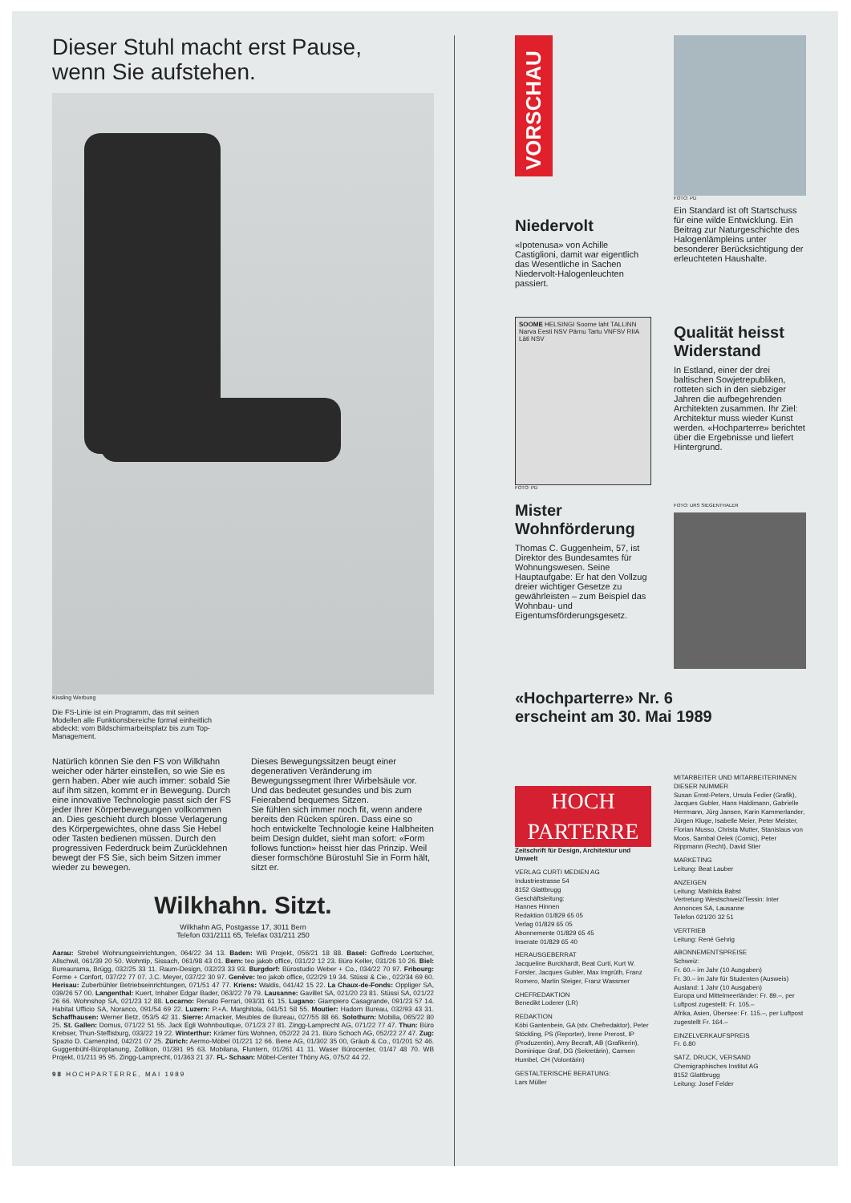Dieser Stuhl macht erst Pause,
wenn Sie aufstehen.
Kissling Werbung
Die FS-Linie ist ein Programm, das mit seinen Modellen alle Funktionsbereiche formal einheitlich abdeckt: vom Bildschirmarbeitsplatz bis zum Top-Management.
Natürlich können Sie den FS von Wilkhahn weicher oder härter einstellen, so wie Sie es gern haben. Aber wie auch immer: sobald Sie auf ihm sitzen, kommt er in Bewegung. Durch eine innovative Technologie passt sich der FS jeder Ihrer Körperbewegungen vollkommen an. Dies geschieht durch blosse Verlagerung des Körpergewichtes, ohne dass Sie Hebel oder Tasten bedienen müssen. Durch den progressiven Federdruck beim Zurücklehnen bewegt der FS Sie, sich beim Sitzen immer wieder zu bewegen.
Dieses Bewegungssitzen beugt einer degenerativen Veränderung im Bewegungssegment Ihrer Wirbelsäule vor. Und das bedeutet gesundes und bis zum Feierabend bequemes Sitzen.
Sie fühlen sich immer noch fit, wenn andere bereits den Rücken spüren. Dass eine so hoch entwickelte Technologie keine Halbheiten beim Design duldet, sieht man sofort: «Form follows function» heisst hier das Prinzip. Weil dieser formschöne Bürostuhl Sie in Form hält, sitzt er.
Wilkhahn. Sitzt.
Wilkhahn AG, Postgasse 17, 3011 Bern
Telefon 031/2111 65, Telefax 031/211 250
Aarau: Strebel Wohnungseinrichtungen, 064/22 34 13. Baden: WB Projekt, 056/21 18 88. Basel: Goffredo Loertscher, Allschwil, 061/39 20 50. Wohntip, Sissach, 061/98 43 01. Bern: teo jakob office, 031/22 12 23. Büro Keller, 031/26 10 26. Biel: Bureaurama, Brügg, 032/25 33 11. Raum-Design, 032/23 33 93. Burgdorf: Bürostudio Weber + Co., 034/22 70 97. Fribourg: Forme + Confort, 037/22 77 07. J.C. Meyer, 037/22 30 97. Genève: teo jakob office, 022/29 19 34. Stüssi & Cie., 022/34 69 60. Herisau: Zuberbühler Betriebseinrichtungen, 071/51 47 77. Kriens: Waldis, 041/42 15 22. La Chaux-de-Fonds: Oppliger SA, 039/26 57 00. Langenthal: Kuert, Inhaber Edgar Bader, 063/22 79 79. Lausanne: Gavillet SA, 021/20 23 81. Stüssi SA, 021/22 26 66. Wohnshop SA, 021/23 12 88. Locarno: Renato Ferrari, 093/31 61 15. Lugano: Giampiero Casagrande, 091/23 57 14. Habitat Ufficio SA, Noranco, 091/54 69 22. Luzern: P.+A. Marghitola, 041/51 58 55. Moutier: Hadorn Bureau, 032/93 43 31. Schaffhausen: Werner Betz, 053/5 42 31. Sierre: Amacker, Meubles de Bureau, 027/55 88 66. Solothurn: Mobilia, 065/22 80 25. St. Gallen: Domus, 071/22 51 55. Jack Egli Wohnboutique, 071/23 27 81. Zingg-Lamprecht AG, 071/22 77 47. Thun: Büro Krebser, Thun-Steffisburg, 033/22 19 22. Winterthur: Krämer fürs Wohnen, 052/22 24 21. Büro Schoch AG, 052/22 27 47. Zug: Spazio D. Camenzind, 042/21 07 25. Zürich: Aermo-Möbel 01/221 12 66. Bene AG, 01/302 35 00, Gräub & Co., 01/201 52 46. Guggenbühl-Büroplanung, Zollikon, 01/391 95 63. Mobilana, Fluntern, 01/261 41 11. Waser Bürocenter, 01/47 48 70. WB Projekt, 01/211 95 95. Zingg-Lamprecht, 01/363 21 37. FL- Schaan: Möbel-Center Thöny AG, 075/2 44 22.
98 HOCHPARTERRE, MAI 1989
VORSCHAU
Niedervolt
«Ipotenusa» von Achille Castiglioni, damit war eigentlich das Wesentliche in Sachen Niedervolt-Halogenleuchten passiert.
FOTO: PD
Ein Standard ist oft Startschuss für eine wilde Entwicklung. Ein Beitrag zur Naturgeschichte des Halogenlämpleins unter besonderer Berücksichtigung der erleuchteten Haushalte.
SOOME HELSINGI Soome laht TALLINN Narva Eesti NSV Pärnu Tartu VNFSV RIIA Läti NSV
FOTO: PD
Qualität heisst Widerstand
In Estland, einer der drei baltischen Sowjetrepubliken, rotteten sich in den siebziger Jahren die aufbegehrenden Architekten zusammen. Ihr Ziel: Architektur muss wieder Kunst werden. «Hochparterre» berichtet über die Ergebnisse und liefert Hintergrund.
Mister Wohnförderung
Thomas C. Guggenheim, 57, ist Direktor des Bundesamtes für Wohnungswesen. Seine Hauptaufgabe: Er hat den Vollzug dreier wichtiger Gesetze zu gewährleisten – zum Beispiel das Wohnbau- und Eigentumsförderungsgesetz.
FOTO: URS SIEGENTHALER
«Hochparterre» Nr. 6
erscheint am 30. Mai 1989
HOCH
PARTERRE
Zeitschrift für Design, Architektur und Umwelt
VERLAG CURTI MEDIEN AG
Industriestrasse 54
8152 Glattbrugg
Geschäftsleitung:
Hannes Hinnen
Redaktion 01/829 65 05
Verlag 01/829 65 05
Abonnemente 01/829 65 45
Inserate 01/829 65 40
HERAUSGEBERRAT
Jacqueline Burckhardt, Beat Curti, Kurt W. Forster, Jacques Gubler, Max Imgrüth, Franz Romero, Martin Steiger, Franz Wassmer
CHEFREDAKTION
Benedikt Loderer (LR)
REDAKTION
Köbi Gantenbein, GA (stv. Chefredaktor), Peter Stöckling, PS (Reporter), Irene Prerost, IP (Produzentin), Amy Becraft, AB (Grafikerin), Dominique Graf, DG (Sekretärin), Carmen Humbel, CH (Volontärin)
GESTALTERISCHE BERATUNG:
Lars Müller
MITARBEITER UND MITARBEITERINNEN DIESER NUMMER
Susan Ernst-Peters, Ursula Fedier (Grafik), Jacques Gubler, Hans Haldimann, Gabrielle Herrmann, Jürg Jansen, Karin Kammerlander, Jürgen Kluge, Isabelle Meier, Peter Meister, Florian Musso, Christa Mutter, Stanislaus von Moos, Sambal Oelek (Comic), Peter Rippmann (Recht), David Stier
MARKETING
Leitung: Beat Lauber
ANZEIGEN
Leitung: Mathilda Babst
Vertretung Westschweiz/Tessin: Inter Annonces SA, Lausanne
Telefon 021/20 32 51
VERTRIEB
Leitung: René Gehrig
ABONNEMENTSPREISE
Schweiz:
Fr. 60.– im Jahr (10 Ausgaben)
Fr. 30.– im Jahr für Studenten (Ausweis)
Ausland: 1 Jahr (10 Ausgaben)
Europa und Mittelmeerländer: Fr. 89.–, per Luftpost zugestellt: Fr. 105.–
Afrika, Asien, Übersee: Fr. 115.–, per Luftpost zugestellt Fr. 164.–
EINZELVERKAUFSPREIS
Fr. 6.80
SATZ, DRUCK, VERSAND
Chemigraphisches Institut AG
8152 Glattbrugg
Leitung: Josef Felder